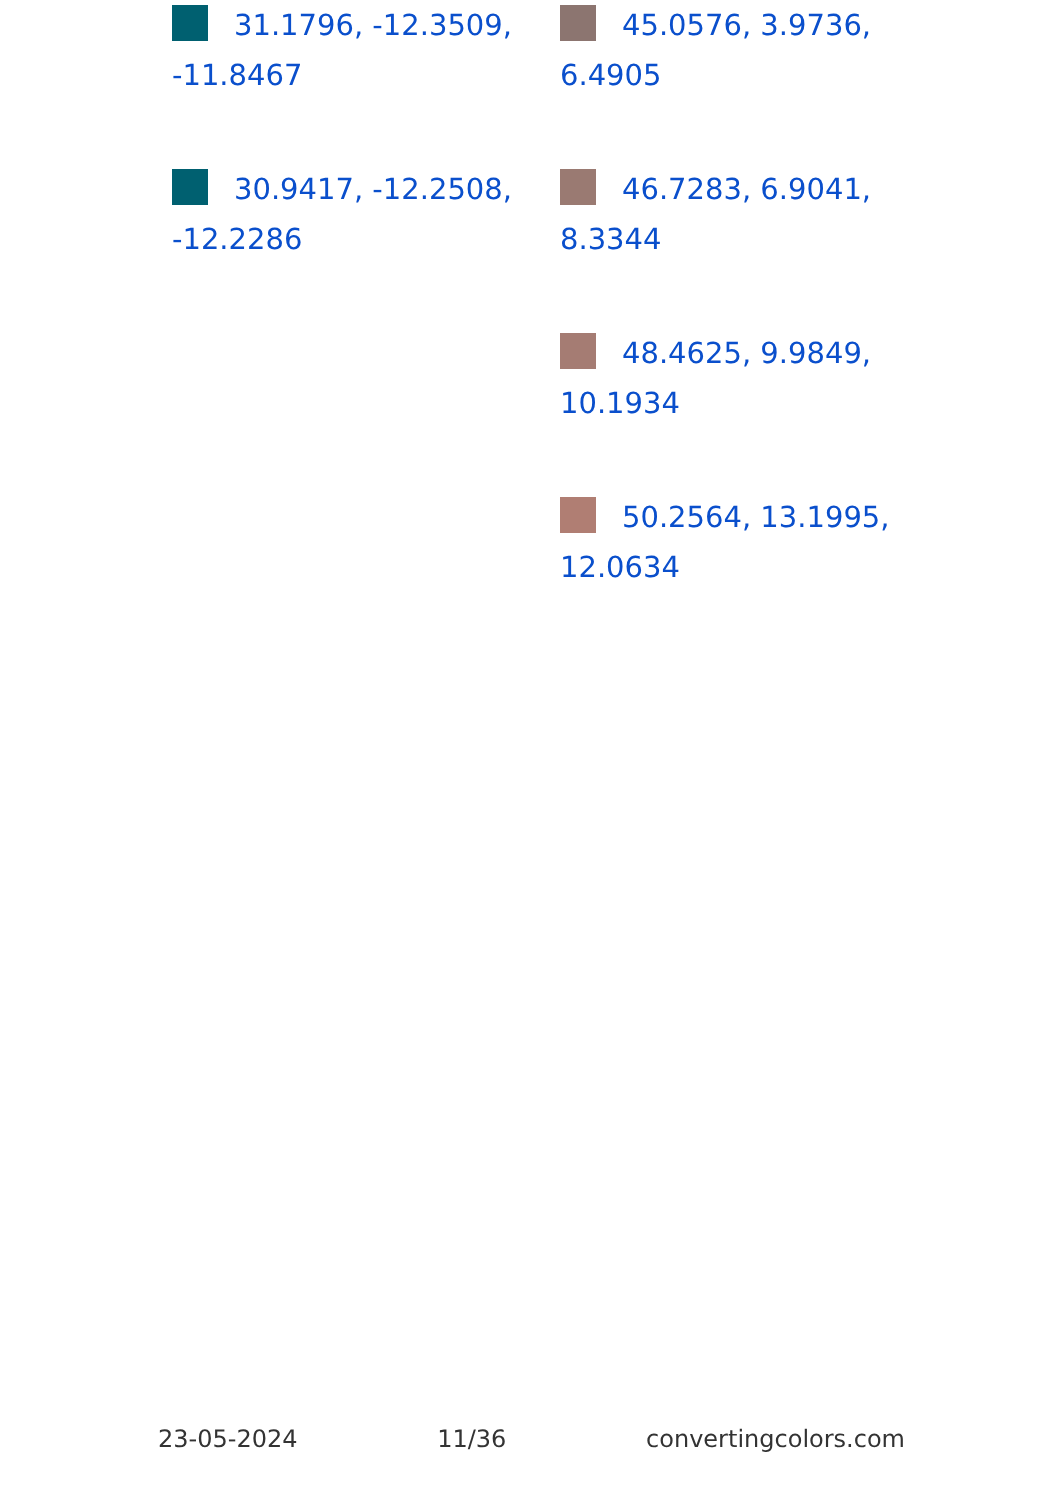31.1796, -12.3509, -11.8467
30.9417, -12.2508, -12.2286
45.0576, 3.9736, 6.4905
46.7283, 6.9041, 8.3344
48.4625, 9.9849, 10.1934
50.2564, 13.1995, 12.0634
23-05-2024 11/36 convertingcolors.com